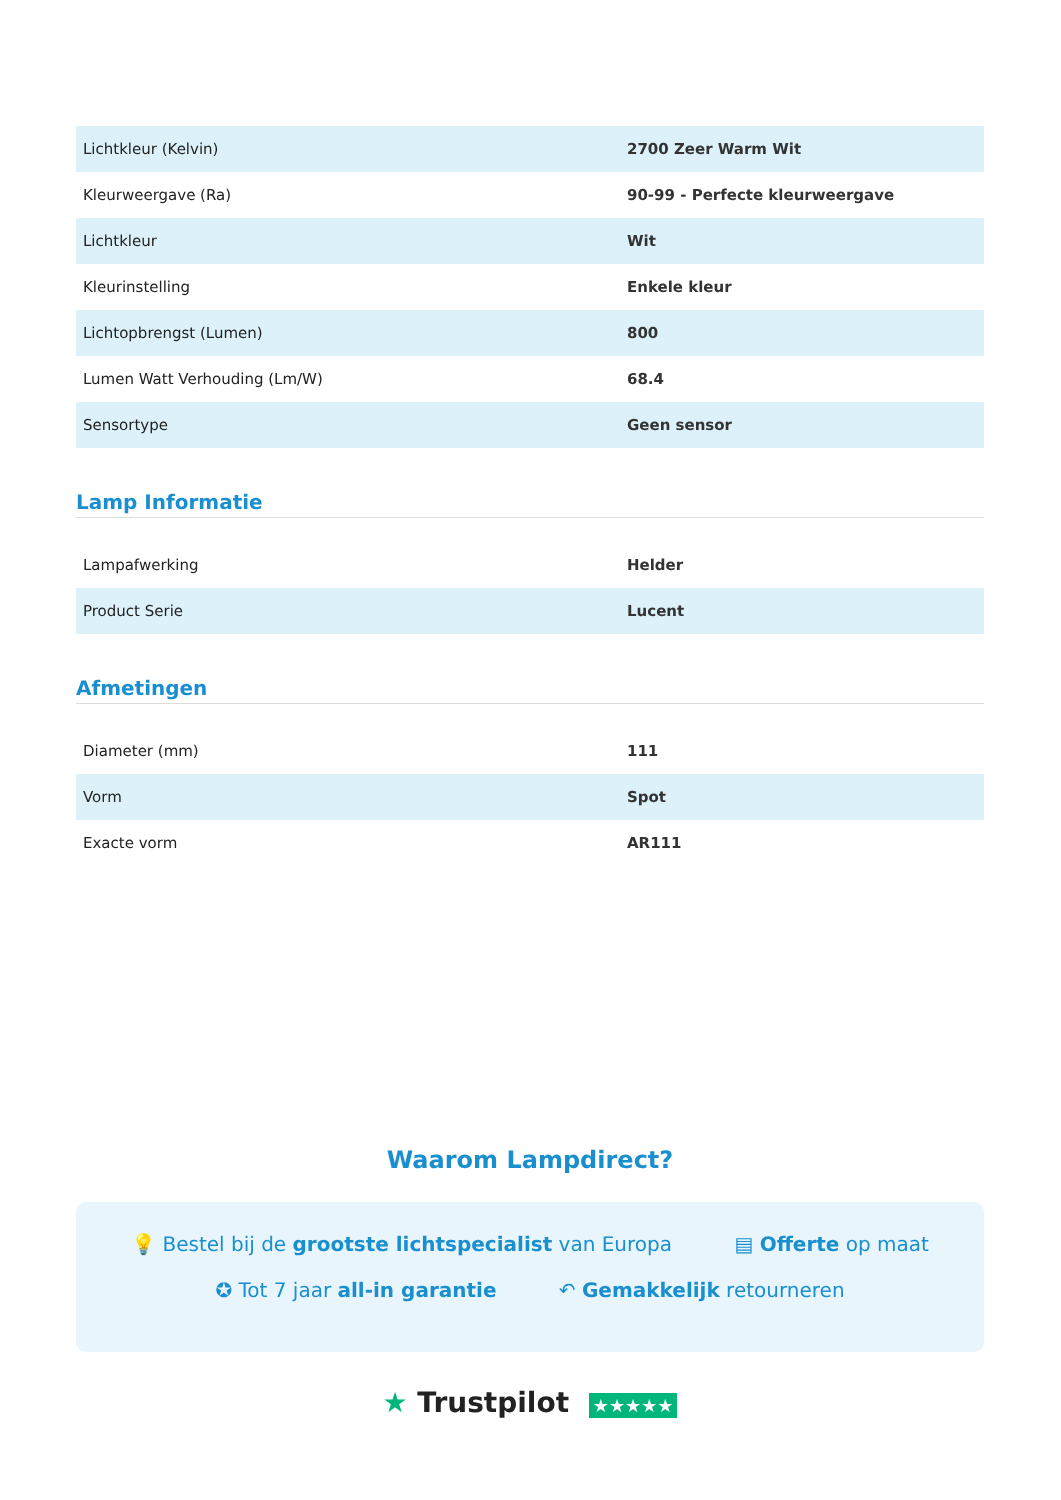| Lichtkleur (Kelvin) | 2700 Zeer Warm Wit |
| Kleurweergave (Ra) | 90-99 - Perfecte kleurweergave |
| Lichtkleur | Wit |
| Kleurinstelling | Enkele kleur |
| Lichtopbrengst (Lumen) | 800 |
| Lumen Watt Verhouding (Lm/W) | 68.4 |
| Sensortype | Geen sensor |
Lamp Informatie
| Lampafwerking | Helder |
| Product Serie | Lucent |
Afmetingen
| Diameter (mm) | 111 |
| Vorm | Spot |
| Exacte vorm | AR111 |
Waarom Lampdirect?
💡 Bestel bij de grootste lichtspecialist van Europa ▤ Offerte op maat
✪ Tot 7 jaar all-in garantie ↶ Gemakkelijk retourneren
★ Trustpilot ★★★★★